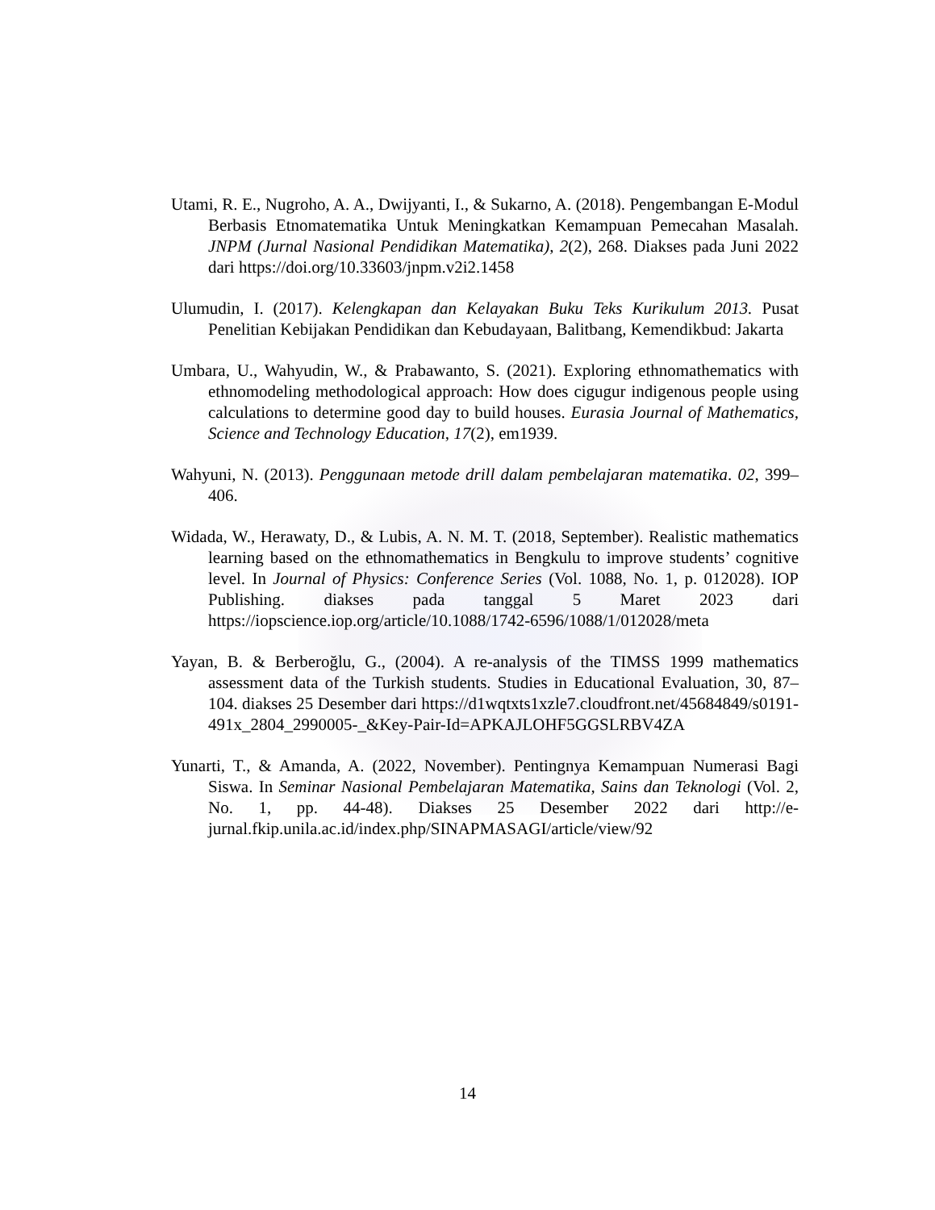Utami, R. E., Nugroho, A. A., Dwijyanti, I., & Sukarno, A. (2018). Pengembangan E-Modul Berbasis Etnomatematika Untuk Meningkatkan Kemampuan Pemecahan Masalah. JNPM (Jurnal Nasional Pendidikan Matematika), 2(2), 268. Diakses pada Juni 2022 dari https://doi.org/10.33603/jnpm.v2i2.1458
Ulumudin, I. (2017). Kelengkapan dan Kelayakan Buku Teks Kurikulum 2013. Pusat Penelitian Kebijakan Pendidikan dan Kebudayaan, Balitbang, Kemendikbud: Jakarta
Umbara, U., Wahyudin, W., & Prabawanto, S. (2021). Exploring ethnomathematics with ethnomodeling methodological approach: How does cigugur indigenous people using calculations to determine good day to build houses. Eurasia Journal of Mathematics, Science and Technology Education, 17(2), em1939.
Wahyuni, N. (2013). Penggunaan metode drill dalam pembelajaran matematika. 02, 399–406.
Widada, W., Herawaty, D., & Lubis, A. N. M. T. (2018, September). Realistic mathematics learning based on the ethnomathematics in Bengkulu to improve students’ cognitive level. In Journal of Physics: Conference Series (Vol. 1088, No. 1, p. 012028). IOP Publishing. diakses pada tanggal 5 Maret 2023 dari https://iopscience.iop.org/article/10.1088/1742-6596/1088/1/012028/meta
Yayan, B. & Berberoğlu, G., (2004). A re-analysis of the TIMSS 1999 mathematics assessment data of the Turkish students. Studies in Educational Evaluation, 30, 87–104. diakses 25 Desember dari https://d1wqtxts1xzle7.cloudfront.net/45684849/s0191-491x_2804_2990005-_&Key-Pair-Id=APKAJLOHF5GGSLRBV4ZA
Yunarti, T., & Amanda, A. (2022, November). Pentingnya Kemampuan Numerasi Bagi Siswa. In Seminar Nasional Pembelajaran Matematika, Sains dan Teknologi (Vol. 2, No. 1, pp. 44-48). Diakses 25 Desember 2022 dari http://e-jurnal.fkip.unila.ac.id/index.php/SINAPMASAGI/article/view/92
14